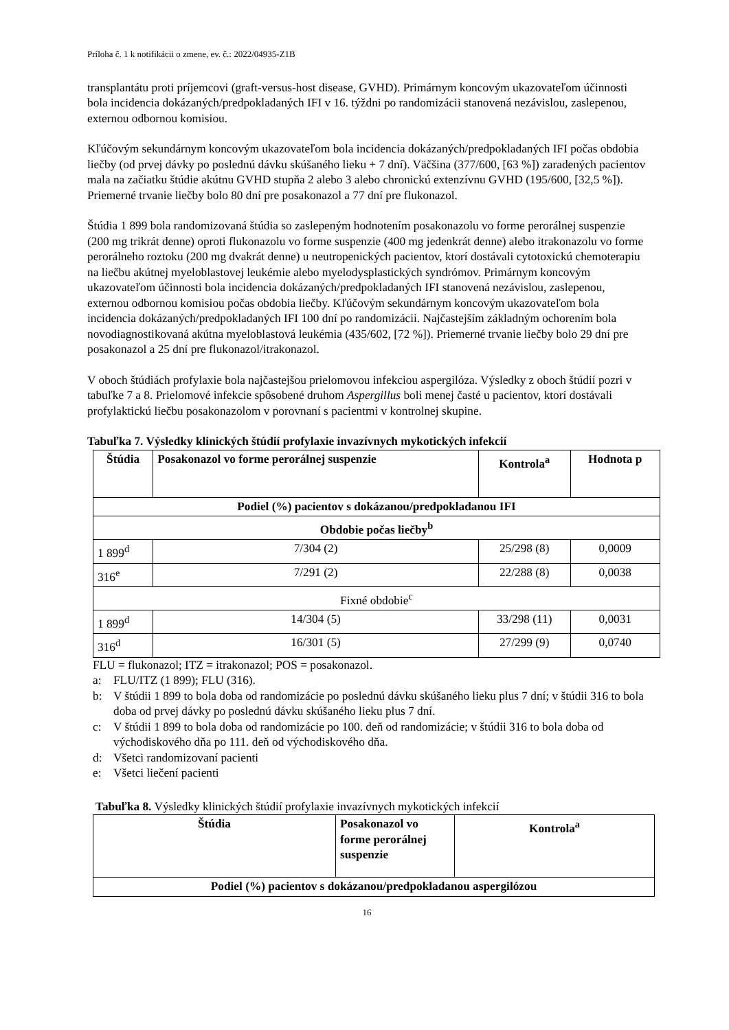Príloha č. 1 k notifikácii o zmene, ev. č.: 2022/04935-Z1B
transplantátu proti príjemcovi (graft-versus-host disease, GVHD). Primárnym koncovým ukazovateľom účinnosti bola incidencia dokázaných/predpokladaných IFI v 16. týždni po randomizácii stanovená nezávislou, zaslepenou, externou odbornou komisiou.
Kľúčovým sekundárnym koncovým ukazovateľom bola incidencia dokázaných/predpokladaných IFI počas obdobia liečby (od prvej dávky po poslednú dávku skúšaného lieku + 7 dní). Väčšina (377/600, [63 %]) zaradených pacientov mala na začiatku štúdie akútnu GVHD stupňa 2 alebo 3 alebo chronickú extenzívnu GVHD (195/600, [32,5 %]). Priemerné trvanie liečby bolo 80 dní pre posakonazol a 77 dní pre flukonazol.
Štúdia 1 899 bola randomizovaná štúdia so zaslepeným hodnotením posakonazolu vo forme perorálnej suspenzie (200 mg trikrát denne) oproti flukonazolu vo forme suspenzie (400 mg jedenkrát denne) alebo itrakonazolu vo forme perorálneho roztoku (200 mg dvakrát denne) u neutropenických pacientov, ktorí dostávali cytotoxickú chemoterapiu na liečbu akútnej myeloblastovej leukémie alebo myelodysplastických syndrómov. Primárnym koncovým ukazovateľom účinnosti bola incidencia dokázaných/predpokladaných IFI stanovená nezávislou, zaslepenou, externou odbornou komisiou počas obdobia liečby. Kľúčovým sekundárnym koncovým ukazovateľom bola incidencia dokázaných/predpokladaných IFI 100 dní po randomizácii. Najčastejším základným ochorením bola novodiagnostikovaná akútna myeloblastová leukémia (435/602, [72 %]). Priemerné trvanie liečby bolo 29 dní pre posakonazol a 25 dní pre flukonazol/itrakonazol.
V oboch štúdiách profylaxie bola najčastejšou prielomovou infekciou aspergilóza. Výsledky z oboch štúdií pozri v tabuľke 7 a 8. Prielomové infekcie spôsobené druhom Aspergillus boli menej časté u pacientov, ktorí dostávali profylaktickú liečbu posakonazolom v porovnaní s pacientmi v kontrolnej skupine.
Tabuľka 7. Výsledky klinických štúdií profylaxie invazívnych mykotických infekcií
| Štúdia | Posakonazol vo forme perorálnej suspenzie | Kontrola<sup>a</sup> | Hodnota p |
| --- | --- | --- | --- |
| Podiel (%) pacientov s dokázanou/predpokladanou IFI | | | |
| Obdobie počas liečby<sup>b</sup> | | | |
| 1 899<sup>d</sup> | 7/304 (2) | 25/298 (8) | 0,0009 |
| 316<sup>e</sup> | 7/291 (2) | 22/288 (8) | 0,0038 |
| Fixné obdobie<sup>c</sup> | | | |
| 1 899<sup>d</sup> | 14/304 (5) | 33/298 (11) | 0,0031 |
| 316<sup>d</sup> | 16/301 (5) | 27/299 (9) | 0,0740 |
FLU = flukonazol; ITZ = itrakonazol; POS = posakonazol.
a: FLU/ITZ (1 899); FLU (316).
b: V štúdii 1 899 to bola doba od randomizácie po poslednú dávku skúšaného lieku plus 7 dní; v štúdii 316 to bola doba od prvej dávky po poslednú dávku skúšaného lieku plus 7 dní.
c: V štúdii 1 899 to bola doba od randomizácie po 100. deň od randomizácie; v štúdii 316 to bola doba od východiskového dňa po 111. deň od východiskového dňa.
d: Všetci randomizovaní pacienti
e: Všetci liečení pacienti
Tabuľka 8. Výsledky klinických štúdií profylaxie invazívnych mykotických infekcií
| Štúdia | Posakonazol vo forme perorálnej suspenzie | Kontrola<sup>a</sup> |
| --- | --- | --- |
| Podiel (%) pacientov s dokázanou/predpokladanou aspergilózou | | |
16